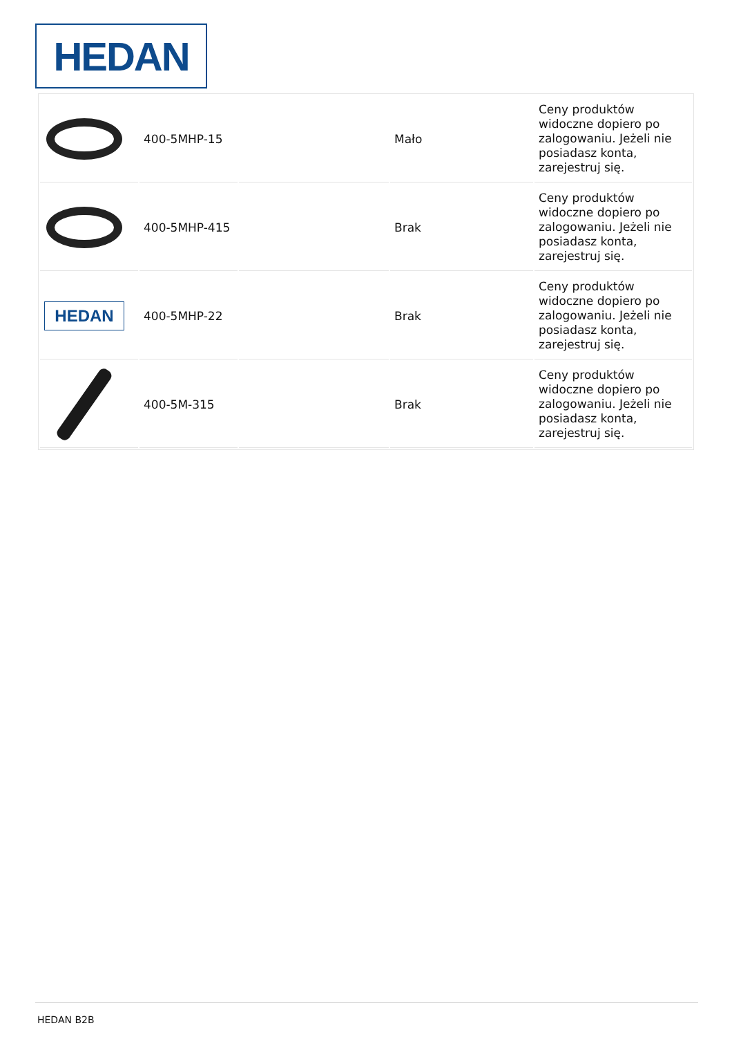HEDAN
| | 400-5MHP-15 | | Mało | Ceny produktów widoczne dopiero po zalogowaniu. Jeżeli nie posiadasz konta, zarejestruj się. |
| | 400-5MHP-415 | | Brak | Ceny produktów widoczne dopiero po zalogowaniu. Jeżeli nie posiadasz konta, zarejestruj się. |
| HEDAN | 400-5MHP-22 | | Brak | Ceny produktów widoczne dopiero po zalogowaniu. Jeżeli nie posiadasz konta, zarejestruj się. |
| | 400-5M-315 | | Brak | Ceny produktów widoczne dopiero po zalogowaniu. Jeżeli nie posiadasz konta, zarejestruj się. |
HEDAN B2B